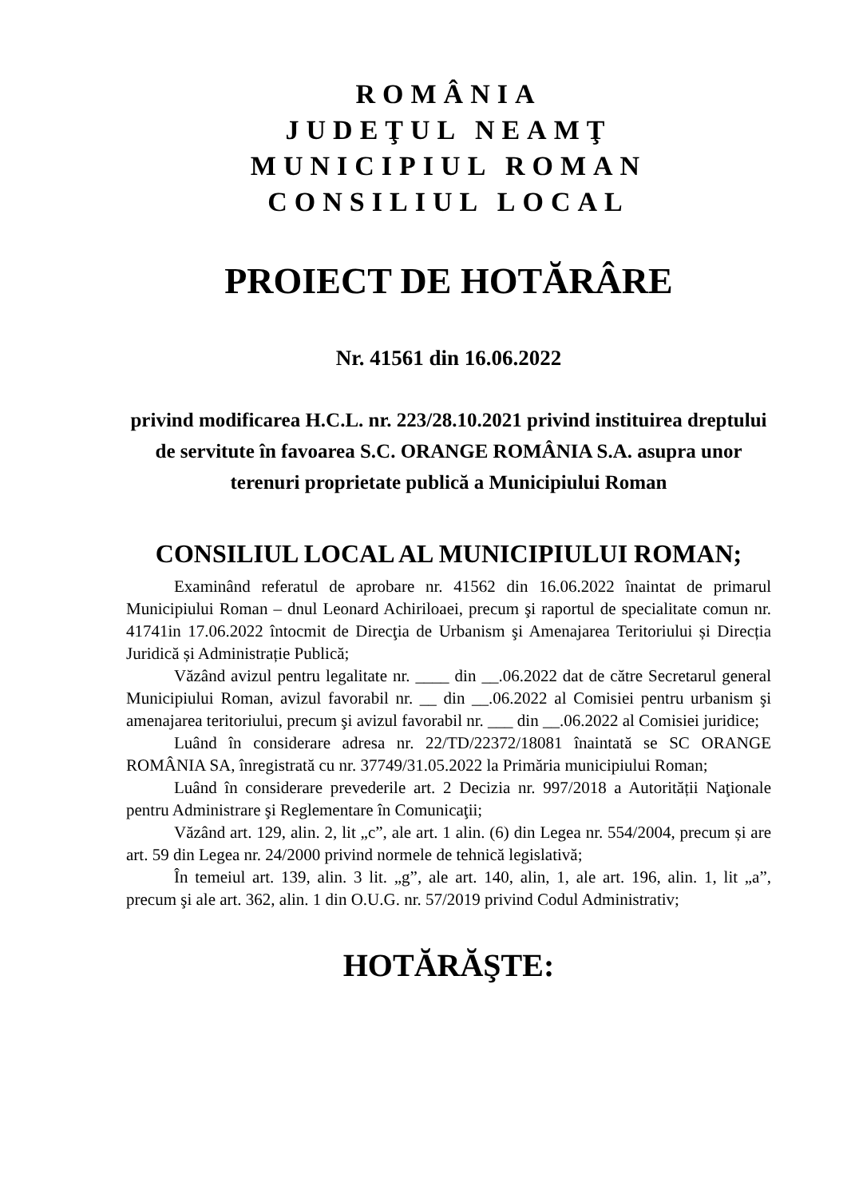ROMÂNIA
JUDEŢUL NEAMŢ
MUNICIPIUL ROMAN
CONSILIUL LOCAL
PROIECT DE HOTĂRÂRE
Nr. 41561 din 16.06.2022
privind modificarea H.C.L. nr. 223/28.10.2021 privind instituirea dreptului de servitute în favoarea S.C. ORANGE ROMÂNIA S.A. asupra unor terenuri proprietate publică a Municipiului Roman
CONSILIUL LOCAL AL MUNICIPIULUI ROMAN;
Examinând referatul de aprobare nr. 41562 din 16.06.2022 înaintat de primarul Municipiului Roman – dnul Leonard Achiriloaei, precum şi raportul de specialitate comun nr. 41741in 17.06.2022 întocmit de Direcţia de Urbanism şi Amenajarea Teritoriului și Direcția Juridică și Administrație Publică;
Văzând avizul pentru legalitate nr. ____ din __.06.2022 dat de către Secretarul general Municipiului Roman, avizul favorabil nr. __ din __.06.2022 al Comisiei pentru urbanism şi amenajarea teritoriului, precum şi avizul favorabil nr. ___ din __.06.2022 al Comisiei juridice;
Luând în considerare adresa nr. 22/TD/22372/18081 înaintată se SC ORANGE ROMÂNIA SA, înregistrată cu nr. 37749/31.05.2022 la Primăria municipiului Roman;
Luând în considerare prevederile art. 2 Decizia nr. 997/2018 a Autorității Naţionale pentru Administrare şi Reglementare în Comunicaţii;
Văzând art. 129, alin. 2, lit „c”, ale art. 1 alin. (6) din Legea nr. 554/2004, precum și are art. 59 din Legea nr. 24/2000 privind normele de tehnică legislativă;
În temeiul art. 139, alin. 3 lit. „g”, ale art. 140, alin, 1, ale art. 196, alin. 1, lit „a”, precum şi ale art. 362, alin. 1 din O.U.G. nr. 57/2019 privind Codul Administrativ;
HOTĂRĂŞTE: